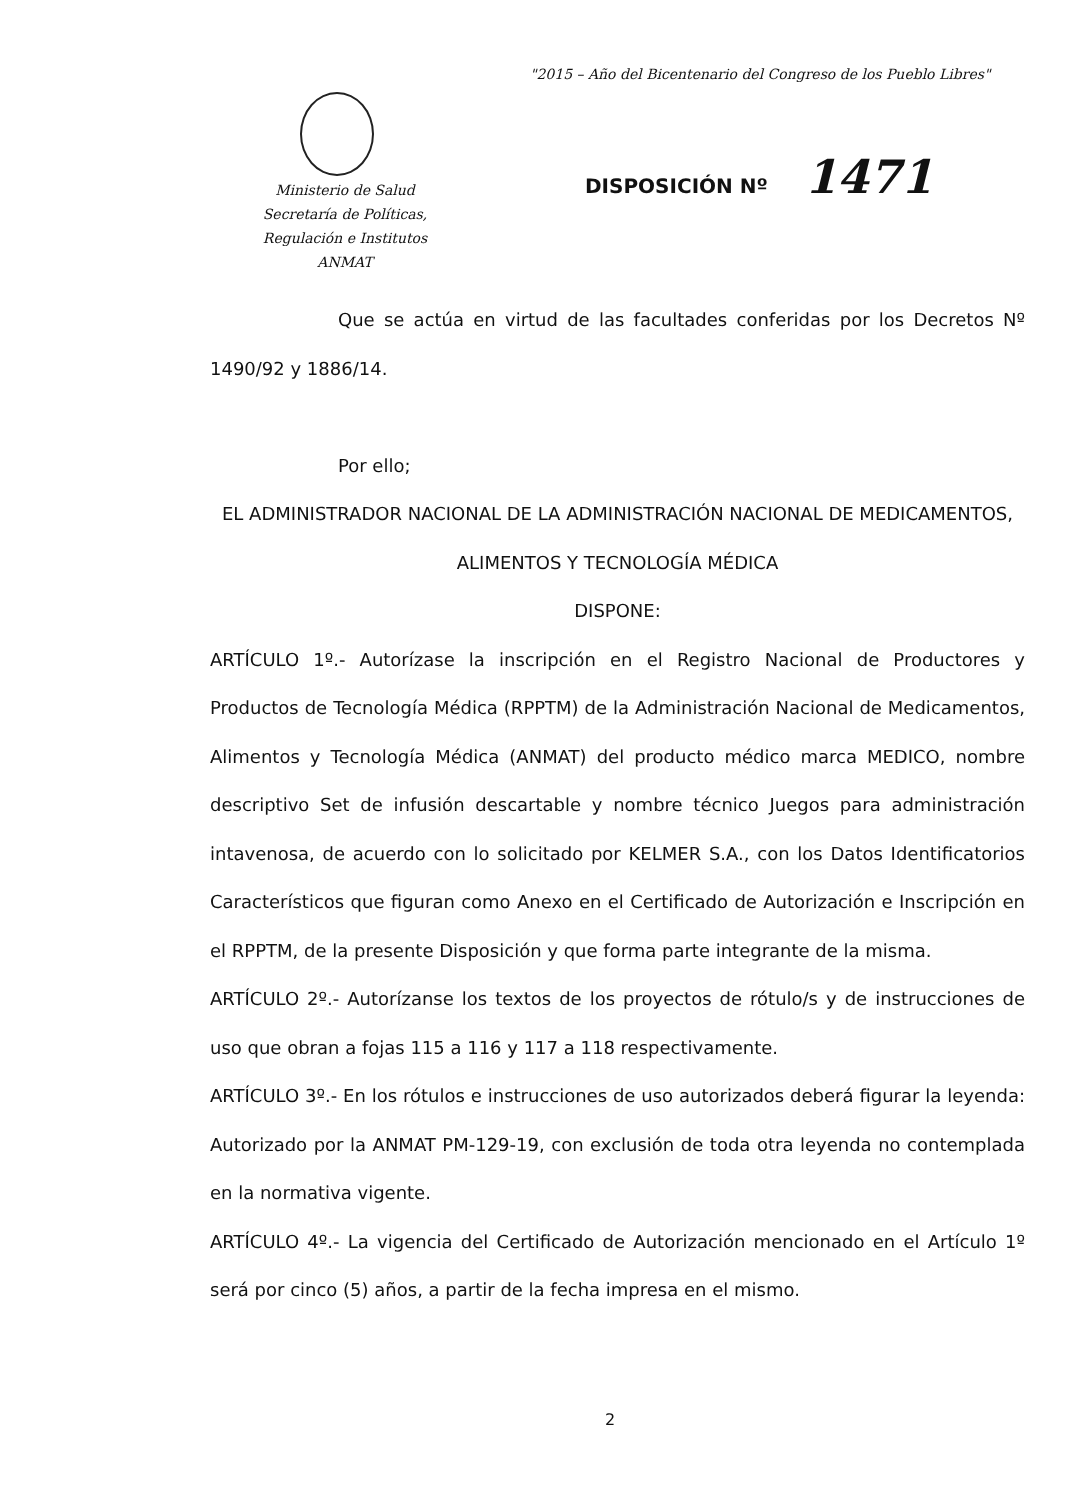"2015 – Año del Bicentenario del Congreso de los Pueblo Libres"
Ministerio de Salud
Secretaría de Políticas,
Regulación e Institutos
ANMAT
DISPOSICIÓN Nº 1471
Que se actúa en virtud de las facultades conferidas por los Decretos Nº 1490/92 y 1886/14.
Por ello;
EL ADMINISTRADOR NACIONAL DE LA ADMINISTRACIÓN NACIONAL DE MEDICAMENTOS, ALIMENTOS Y TECNOLOGÍA MÉDICA
DISPONE:
ARTÍCULO 1º.- Autorízase la inscripción en el Registro Nacional de Productores y Productos de Tecnología Médica (RPPTM) de la Administración Nacional de Medicamentos, Alimentos y Tecnología Médica (ANMAT) del producto médico marca MEDICO, nombre descriptivo Set de infusión descartable y nombre técnico Juegos para administración intavenosa, de acuerdo con lo solicitado por KELMER S.A., con los Datos Identificatorios Característicos que figuran como Anexo en el Certificado de Autorización e Inscripción en el RPPTM, de la presente Disposición y que forma parte integrante de la misma.
ARTÍCULO 2º.- Autorízanse los textos de los proyectos de rótulo/s y de instrucciones de uso que obran a fojas 115 a 116 y 117 a 118 respectivamente.
ARTÍCULO 3º.- En los rótulos e instrucciones de uso autorizados deberá figurar la leyenda: Autorizado por la ANMAT PM-129-19, con exclusión de toda otra leyenda no contemplada en la normativa vigente.
ARTÍCULO 4º.- La vigencia del Certificado de Autorización mencionado en el Artículo 1º será por cinco (5) años, a partir de la fecha impresa en el mismo.
2